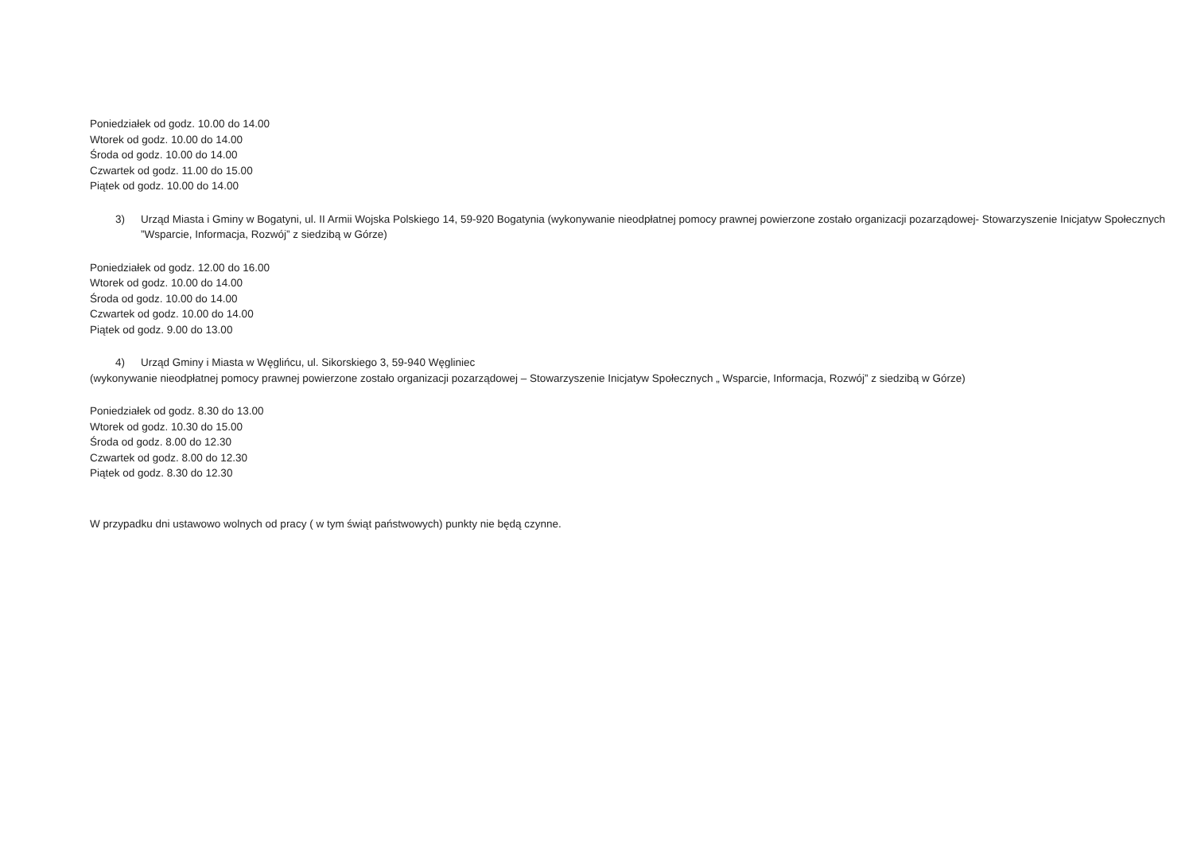Poniedziałek od godz. 10.00 do 14.00
Wtorek od godz. 10.00 do 14.00
Środa od godz. 10.00 do 14.00
Czwartek od godz. 11.00 do 15.00
Piątek od godz. 10.00 do 14.00
3) Urząd Miasta i Gminy w Bogatyni, ul. II Armii Wojska Polskiego 14, 59-920 Bogatynia (wykonywanie nieodpłatnej pomocy prawnej powierzone zostało organizacji pozarządowej- Stowarzyszenie Inicjatyw Społecznych ”Wsparcie, Informacja, Rozwój” z siedzibą w Górze)
Poniedziałek od godz. 12.00 do 16.00
Wtorek od godz. 10.00 do 14.00
Środa od godz. 10.00 do 14.00
Czwartek od godz. 10.00 do 14.00
Piątek od godz. 9.00 do 13.00
4) Urząd Gminy i Miasta w Węglińcu, ul. Sikorskiego 3, 59-940 Węgliniec
(wykonywanie nieodpłatnej pomocy prawnej powierzone zostało organizacji pozarządowej – Stowarzyszenie Inicjatyw Społecznych „ Wsparcie, Informacja, Rozwój” z siedzibą w Górze)
Poniedziałek od godz. 8.30 do 13.00
Wtorek od godz. 10.30 do 15.00
Środa od godz. 8.00 do 12.30
Czwartek od godz. 8.00 do 12.30
Piątek od godz. 8.30 do 12.30
W przypadku dni ustawowo wolnych od pracy ( w tym świąt państwowych) punkty nie będą czynne.